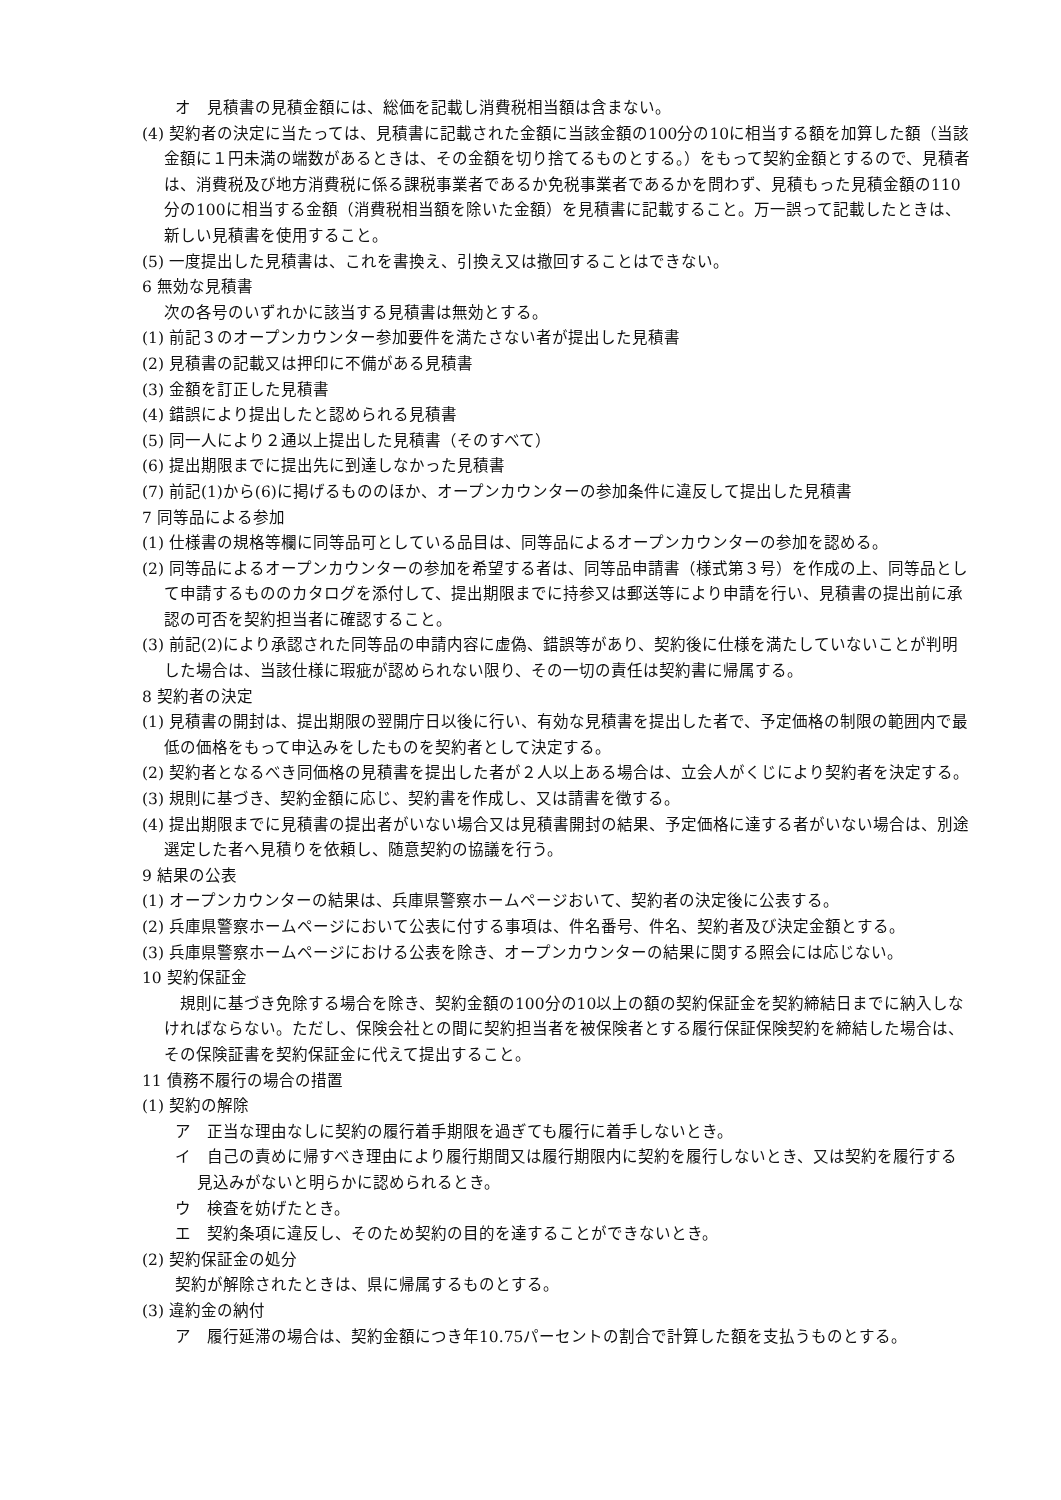オ　見積書の見積金額には、総価を記載し消費税相当額は含まない。
(4) 契約者の決定に当たっては、見積書に記載された金額に当該金額の100分の10に相当する額を加算した額（当該金額に１円未満の端数があるときは、その金額を切り捨てるものとする。）をもって契約金額とするので、見積者は、消費税及び地方消費税に係る課税事業者であるか免税事業者であるかを問わず、見積もった見積金額の110分の100に相当する金額（消費税相当額を除いた金額）を見積書に記載すること。万一誤って記載したときは、新しい見積書を使用すること。
(5) 一度提出した見積書は、これを書換え、引換え又は撤回することはできない。
6 無効な見積書
次の各号のいずれかに該当する見積書は無効とする。
(1) 前記３のオープンカウンター参加要件を満たさない者が提出した見積書
(2) 見積書の記載又は押印に不備がある見積書
(3) 金額を訂正した見積書
(4) 錯誤により提出したと認められる見積書
(5) 同一人により２通以上提出した見積書（そのすべて）
(6) 提出期限までに提出先に到達しなかった見積書
(7) 前記(1)から(6)に掲げるもののほか、オープンカウンターの参加条件に違反して提出した見積書
7 同等品による参加
(1) 仕様書の規格等欄に同等品可としている品目は、同等品によるオープンカウンターの参加を認める。
(2) 同等品によるオープンカウンターの参加を希望する者は、同等品申請書（様式第３号）を作成の上、同等品として申請するもののカタログを添付して、提出期限までに持参又は郵送等により申請を行い、見積書の提出前に承認の可否を契約担当者に確認すること。
(3) 前記(2)により承認された同等品の申請内容に虚偽、錯誤等があり、契約後に仕様を満たしていないことが判明した場合は、当該仕様に瑕疵が認められない限り、その一切の責任は契約書に帰属する。
8 契約者の決定
(1) 見積書の開封は、提出期限の翌開庁日以後に行い、有効な見積書を提出した者で、予定価格の制限の範囲内で最低の価格をもって申込みをしたものを契約者として決定する。
(2) 契約者となるべき同価格の見積書を提出した者が２人以上ある場合は、立会人がくじにより契約者を決定する。
(3) 規則に基づき、契約金額に応じ、契約書を作成し、又は請書を徴する。
(4) 提出期限までに見積書の提出者がいない場合又は見積書開封の結果、予定価格に達する者がいない場合は、別途選定した者へ見積りを依頼し、随意契約の協議を行う。
9 結果の公表
(1) オープンカウンターの結果は、兵庫県警察ホームページおいて、契約者の決定後に公表する。
(2) 兵庫県警察ホームページにおいて公表に付する事項は、件名番号、件名、契約者及び決定金額とする。
(3) 兵庫県警察ホームページにおける公表を除き、オープンカウンターの結果に関する照会には応じない。
10 契約保証金
　規則に基づき免除する場合を除き、契約金額の100分の10以上の額の契約保証金を契約締結日までに納入しなければならない。ただし、保険会社との間に契約担当者を被保険者とする履行保証保険契約を締結した場合は、その保険証書を契約保証金に代えて提出すること。
11 債務不履行の場合の措置
(1) 契約の解除
ア　正当な理由なしに契約の履行着手期限を過ぎても履行に着手しないとき。
イ　自己の責めに帰すべき理由により履行期間又は履行期限内に契約を履行しないとき、又は契約を履行する見込みがないと明らかに認められるとき。
ウ　検査を妨げたとき。
エ　契約条項に違反し、そのため契約の目的を達することができないとき。
(2) 契約保証金の処分
契約が解除されたときは、県に帰属するものとする。
(3) 違約金の納付
ア　履行延滞の場合は、契約金額につき年10.75パーセントの割合で計算した額を支払うものとする。